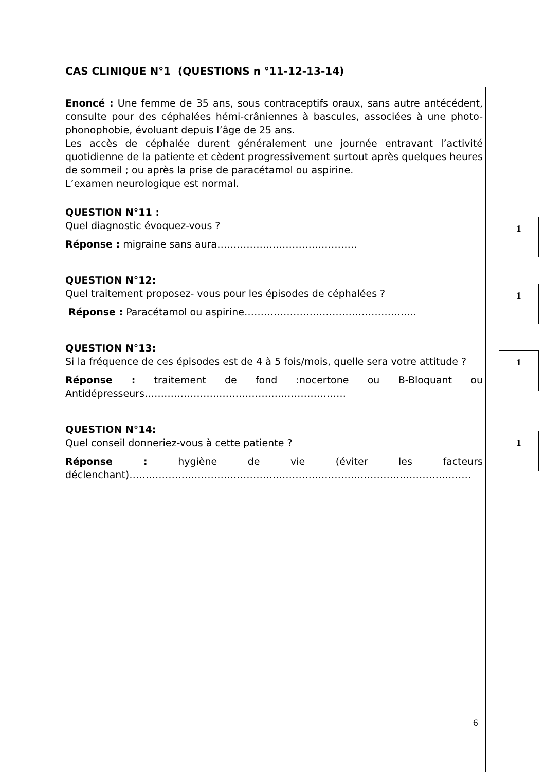CAS CLINIQUE N°1 (QUESTIONS n °11-12-13-14)
Enoncé : Une femme de 35 ans, sous contraceptifs oraux, sans autre antécédent, consulte pour des céphalées hémi-crâniennes à bascules, associées à une photo-phonophobie, évoluant depuis l’âge de 25 ans.
Les accès de céphalée durent généralement une journée entravant l’activité quotidienne de la patiente et cèdent progressivement surtout après quelques heures de sommeil ; ou après la prise de paracétamol ou aspirine.
L’examen neurologique est normal.
QUESTION N°11 :
Quel diagnostic évoquez-vous ?
Réponse : migraine sans aura…………………………………….
QUESTION N°12:
Quel traitement proposez- vous pour les épisodes de céphalées ?
Réponse : Paracétamol ou aspirine……………………………………………..
QUESTION N°13:
Si la fréquence de ces épisodes est de 4 à 5 fois/mois, quelle sera votre attitude ?
Réponse : traitement de fond :nocertone ou B-Bloquant ou Antidépresseurs…………………..…………………………………
QUESTION N°14:
Quel conseil donneriez-vous à cette patiente ?
Réponse : hygiène de vie (éviter les facteurs déclenchant)……………………………………………………………………………………………
1
1
1
1
6